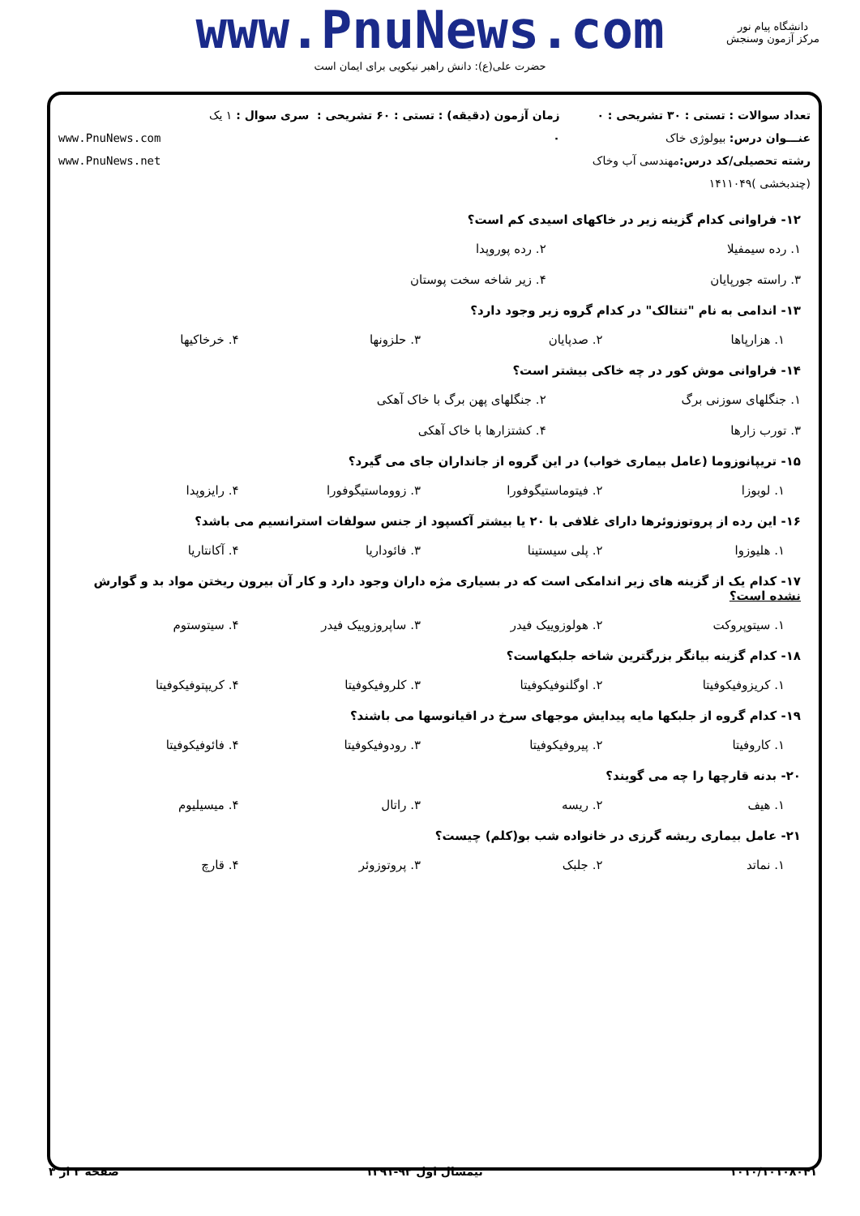www.PnuNews.com
حضرت علی(ع): دانش راهبر نیکویی برای ایمان است
دانشگاه پیام نور
مرکز آزمون وسنجش
تعداد سوالات : تستی : ۳۰ تشریحی : ۰
عنـــوان درس: بیولوژی خاک
رشته تحصیلی/کد درس: مهندسی آب وخاک (چندبخشی )۱۴۱۱۰۴۹
زمان آزمون (دقیقه) : تستی : ۶۰ تشریحی : ۰
سری سوال : ۱ یک
www.PnuNews.com
www.PnuNews.net
۱۲- فراوانی کدام گزینه زیر در خاکهای اسیدی کم است؟
۱. رده سیمفیلا ۲. رده پوروپدا ۳. راسته جورپایان ۴. زیر شاخه سخت پوستان
۱۳- اندامی به نام "تنتالک" در کدام گروه زیر وجود دارد؟
۱. هزارپاها ۲. صدپایان ۳. حلزونها ۴. خرخاکیها
۱۴- فراوانی موش کور در چه خاکی بیشتر است؟
۱. جنگلهای سوزنی برگ ۲. جنگلهای پهن برگ با خاک آهکی ۳. تورب زارها ۴. کشتزارها با خاک آهکی
۱۵- تریپانوزوما (عامل بیماری خواب) در این گروه از جانداران جای می گیرد؟
۱. لوبوزا ۲. فیتوماستیگوفورا ۳. زووماستیگوفورا ۴. رایزوپدا
۱۶- این رده از پروتوزوئرها دارای غلافی با ۲۰ یا بیشتر آکسپود از جنس سولفات استرانسیم می باشد؟
۱. هلیوزوا ۲. پلی سیستینا ۳. فائوداریا ۴. آکانتاریا
۱۷- کدام یک از گزینه های زیر اندامکی است که در بسیاری مژه داران وجود دارد و کار آن بیرون ریختن مواد بد و گوارش نشده است؟
۱. سیتوپروکت ۲. هولوزوییک فیدر ۳. ساپروزوییک فیدر ۴. سیتوستوم
۱۸- کدام گزینه بیانگر بزرگترین شاخه جلبکهاست؟
۱. کریزوفیکوفیتا ۲. اوگلنوفیکوفیتا ۳. کلروفیکوفیتا ۴. کریپتوفیکوفیتا
۱۹- کدام گروه از جلبکها مایه پیدایش موجهای سرخ در اقیانوسها می باشند؟
۱. کاروفیتا ۲. پیروفیکوفیتا ۳. رودوفیکوفیتا ۴. فائوفیکوفیتا
۲۰- بدنه قارچها را چه می گویند؟
۱. هیف ۲. ریسه ۳. راتال ۴. میسیلیوم
۲۱- عامل بیماری ریشه گرزی در خانواده شب بو(کلم) چیست؟
۱. نماتد ۲. جلبک ۳. پروتوزوئر ۴. قارچ
۱۰۱۰/۱۰۱۰۸۰۴۱ نیمسال اول ۹۲-۱۳۹۱ صفحه ۲ از ۳